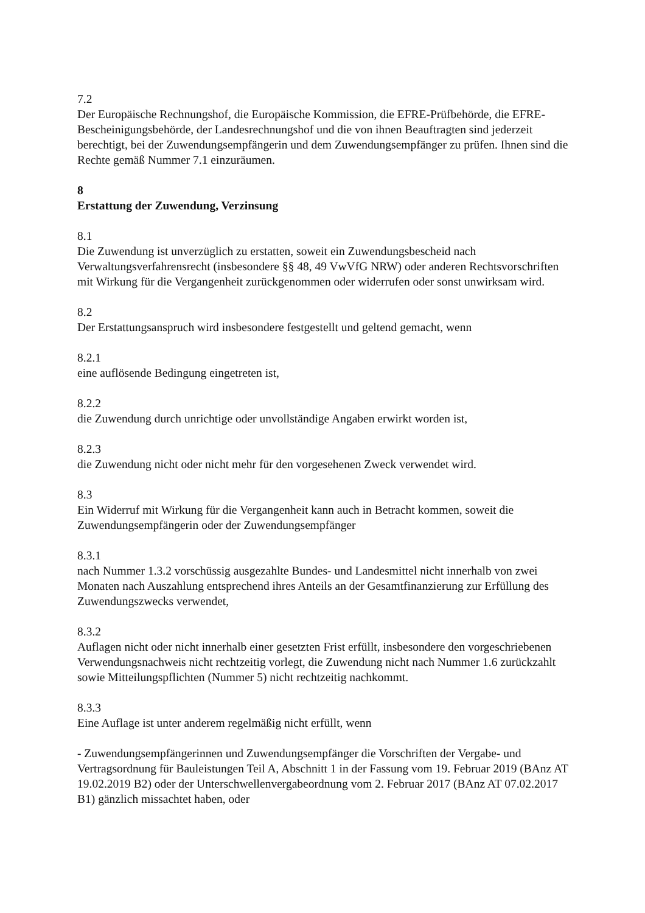7.2
Der Europäische Rechnungshof, die Europäische Kommission, die EFRE-Prüfbehörde, die EFRE-Bescheinigungsbehörde, der Landesrechnungshof und die von ihnen Beauftragten sind jederzeit berechtigt, bei der Zuwendungsempfängerin und dem Zuwendungsempfänger zu prüfen. Ihnen sind die Rechte gemäß Nummer 7.1 einzuräumen.
8
Erstattung der Zuwendung, Verzinsung
8.1
Die Zuwendung ist unverzüglich zu erstatten, soweit ein Zuwendungsbescheid nach Verwaltungsverfahrensrecht (insbesondere §§ 48, 49 VwVfG NRW) oder anderen Rechtsvorschriften mit Wirkung für die Vergangenheit zurückgenommen oder widerrufen oder sonst unwirksam wird.
8.2
Der Erstattungsanspruch wird insbesondere festgestellt und geltend gemacht, wenn
8.2.1
eine auflösende Bedingung eingetreten ist,
8.2.2
die Zuwendung durch unrichtige oder unvollständige Angaben erwirkt worden ist,
8.2.3
die Zuwendung nicht oder nicht mehr für den vorgesehenen Zweck verwendet wird.
8.3
Ein Widerruf mit Wirkung für die Vergangenheit kann auch in Betracht kommen, soweit die Zuwendungsempfängerin oder der Zuwendungsempfänger
8.3.1
nach Nummer 1.3.2 vorschüssig ausgezahlte Bundes- und Landesmittel nicht innerhalb von zwei Monaten nach Auszahlung entsprechend ihres Anteils an der Gesamtfinanzierung zur Erfüllung des Zuwendungszwecks verwendet,
8.3.2
Auflagen nicht oder nicht innerhalb einer gesetzten Frist erfüllt, insbesondere den vorgeschriebenen Verwendungsnachweis nicht rechtzeitig vorlegt, die Zuwendung nicht nach Nummer 1.6 zurückzahlt sowie Mitteilungspflichten (Nummer 5) nicht rechtzeitig nachkommt.
8.3.3
Eine Auflage ist unter anderem regelmäßig nicht erfüllt, wenn
- Zuwendungsempfängerinnen und Zuwendungsempfänger die Vorschriften der Vergabe- und Vertragsordnung für Bauleistungen Teil A, Abschnitt 1 in der Fassung vom 19. Februar 2019 (BAnz AT 19.02.2019 B2) oder der Unterschwellenvergabeordnung vom 2. Februar 2017 (BAnz AT 07.02.2017 B1) gänzlich missachtet haben, oder